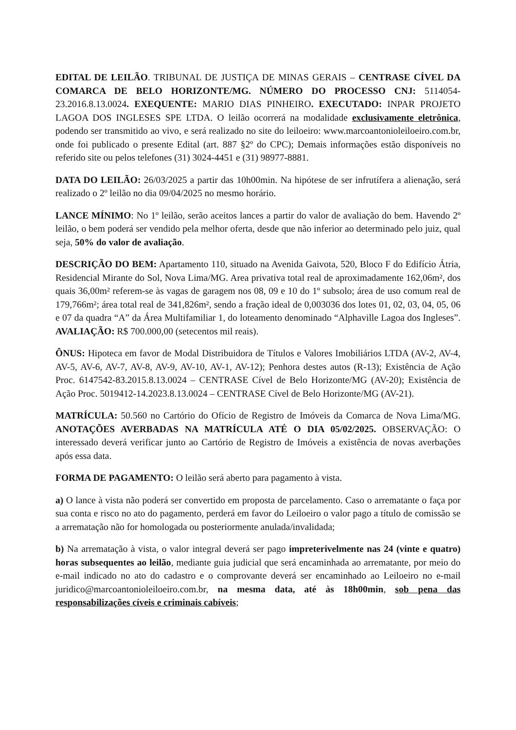EDITAL DE LEILÃO. TRIBUNAL DE JUSTIÇA DE MINAS GERAIS – CENTRASE CÍVEL DA COMARCA DE BELO HORIZONTE/MG. NÚMERO DO PROCESSO CNJ: 5114054-23.2016.8.13.0024. EXEQUENTE: MARIO DIAS PINHEIRO. EXECUTADO: INPAR PROJETO LAGOA DOS INGLESES SPE LTDA. O leilão ocorrerá na modalidade exclusivamente eletrônica, podendo ser transmitido ao vivo, e será realizado no site do leiloeiro: www.marcoantonioleiloeiro.com.br, onde foi publicado o presente Edital (art. 887 §2º do CPC); Demais informações estão disponíveis no referido site ou pelos telefones (31) 3024-4451 e (31) 98977-8881.
DATA DO LEILÃO: 26/03/2025 a partir das 10h00min. Na hipótese de ser infrutífera a alienação, será realizado o 2º leilão no dia 09/04/2025 no mesmo horário.
LANCE MÍNIMO: No 1º leilão, serão aceitos lances a partir do valor de avaliação do bem. Havendo 2º leilão, o bem poderá ser vendido pela melhor oferta, desde que não inferior ao determinado pelo juiz, qual seja, 50% do valor de avaliação.
DESCRIÇÃO DO BEM: Apartamento 110, situado na Avenida Gaivota, 520, Bloco F do Edifício Átria, Residencial Mirante do Sol, Nova Lima/MG. Area privativa total real de aproximadamente 162,06m², dos quais 36,00m² referem-se às vagas de garagem nos 08, 09 e 10 do 1º subsolo; área de uso comum real de 179,766m²; área total real de 341,826m², sendo a fração ideal de 0,003036 dos lotes 01, 02, 03, 04, 05, 06 e 07 da quadra “A” da Área Multifamiliar 1, do loteamento denominado “Alphaville Lagoa dos Ingleses”. AVALIAÇÃO: R$ 700.000,00 (setecentos mil reais).
ÔNUS: Hipoteca em favor de Modal Distribuidora de Títulos e Valores Imobiliários LTDA (AV-2, AV-4, AV-5, AV-6, AV-7, AV-8, AV-9, AV-10, AV-1, AV-12); Penhora destes autos (R-13); Existência de Ação Proc. 6147542-83.2015.8.13.0024 – CENTRASE Cível de Belo Horizonte/MG (AV-20); Existência de Ação Proc. 5019412-14.2023.8.13.0024 – CENTRASE Cível de Belo Horizonte/MG (AV-21).
MATRÍCULA: 50.560 no Cartório do Ofício de Registro de Imóveis da Comarca de Nova Lima/MG. ANOTAÇÕES AVERBADAS NA MATRÍCULA ATÉ O DIA 05/02/2025. OBSERVAÇÃO: O interessado deverá verificar junto ao Cartório de Registro de Imóveis a existência de novas averbações após essa data.
FORMA DE PAGAMENTO: O leilão será aberto para pagamento à vista.
a) O lance à vista não poderá ser convertido em proposta de parcelamento. Caso o arrematante o faça por sua conta e risco no ato do pagamento, perderá em favor do Leiloeiro o valor pago a título de comissão se a arrematação não for homologada ou posteriormente anulada/invalidada;
b) Na arrematação à vista, o valor integral deverá ser pago impreterivelmente nas 24 (vinte e quatro) horas subsequentes ao leilão, mediante guia judicial que será encaminhada ao arrematante, por meio do e-mail indicado no ato do cadastro e o comprovante deverá ser encaminhado ao Leiloeiro no e-mail juridico@marcoantonioleiloeiro.com.br, na mesma data, até às 18h00min, sob pena das responsabilizações cíveis e criminais cabíveis;